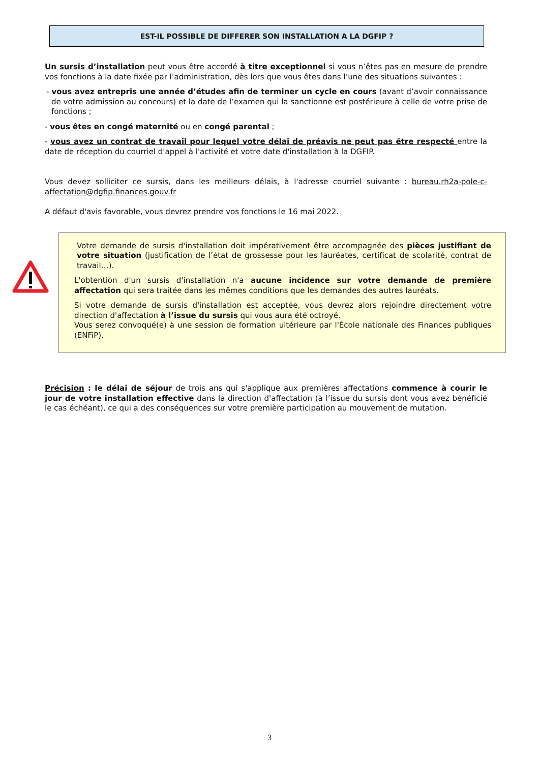EST-IL POSSIBLE DE DIFFERER SON INSTALLATION A LA DGFIP ?
Un sursis d’installation peut vous être accordé à titre exceptionnel si vous n’êtes pas en mesure de prendre vos fonctions à la date fixée par l’administration, dès lors que vous êtes dans l’une des situations suivantes :
- vous avez entrepris une année d’études afin de terminer un cycle en cours (avant d’avoir connaissance de votre admission au concours) et la date de l’examen qui la sanctionne est postérieure à celle de votre prise de fonctions ;
- vous êtes en congé maternité ou en congé parental ;
- vous avez un contrat de travail pour lequel votre délai de préavis ne peut pas être respecté entre la date de réception du courriel d'appel à l'activité et votre date d'installation à la DGFIP.
Vous devez solliciter ce sursis, dans les meilleurs délais, à l'adresse courriel suivante : bureau.rh2a-pole-c-affectation@dgfip.finances.gouv.fr
A défaut d'avis favorable, vous devrez prendre vos fonctions le 16 mai 2022.
Votre demande de sursis d'installation doit impérativement être accompagnée des pièces justifiant de votre situation (justification de l’état de grossesse pour les lauréates, certificat de scolarité, contrat de travail…).
L'obtention d'un sursis d'installation n'a aucune incidence sur votre demande de première affectation qui sera traitée dans les mêmes conditions que les demandes des autres lauréats.
Si votre demande de sursis d'installation est acceptée, vous devrez alors rejoindre directement votre direction d'affectation à l’issue du sursis qui vous aura été octroyé.
Vous serez convoqué(e) à une session de formation ultérieure par l'École nationale des Finances publiques (ENFiP).
Précision : le délai de séjour de trois ans qui s'applique aux premières affectations commence à courir le jour de votre installation effective dans la direction d'affectation (à l’issue du sursis dont vous avez bénéficié le cas échéant), ce qui a des conséquences sur votre première participation au mouvement de mutation.
3